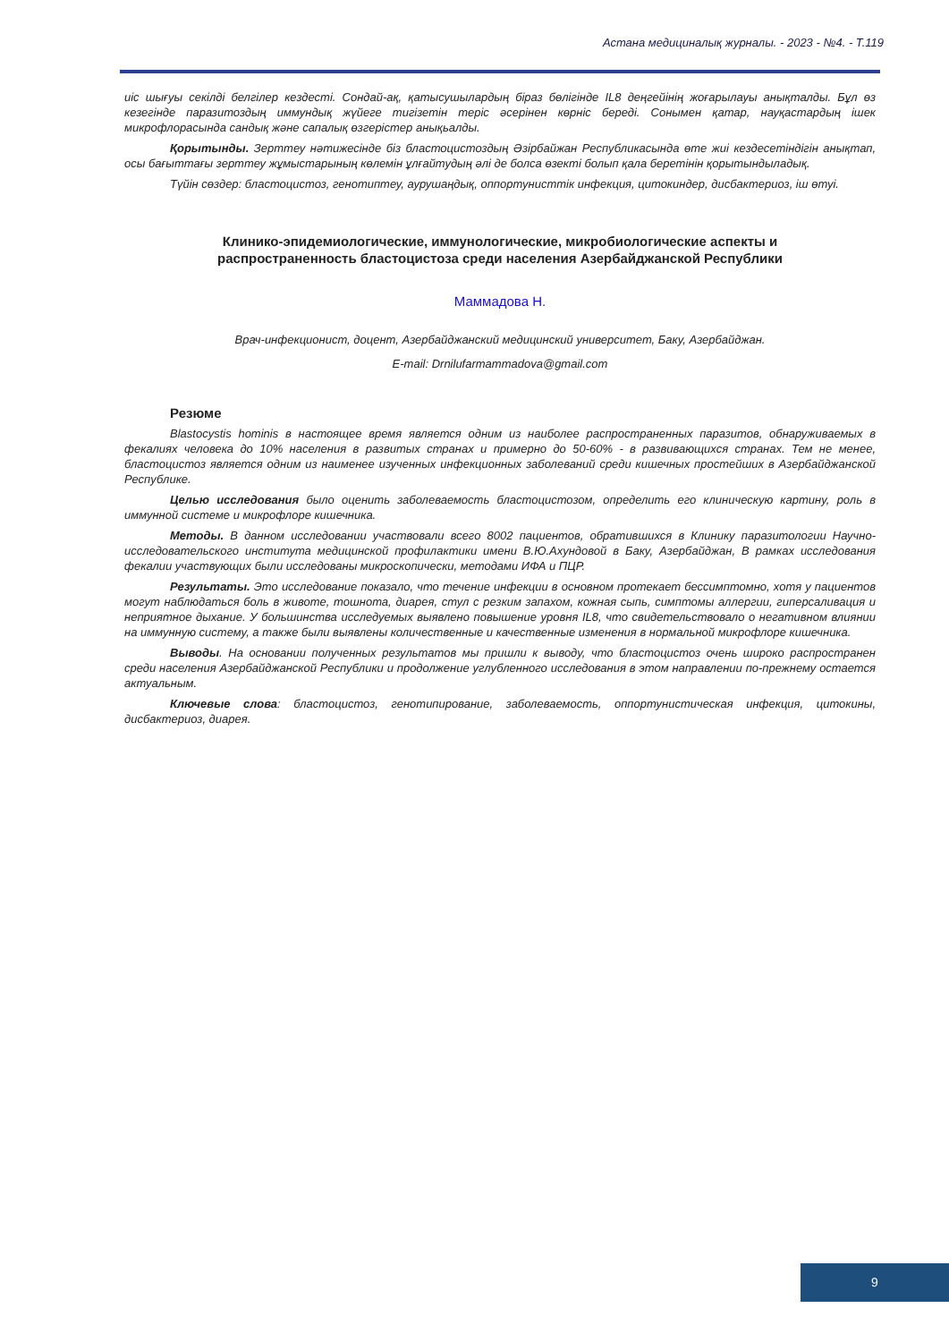Астана медициналық журналы. - 2023 - №4. - Т.119
иіс шығуы секілді белгілер кездесті. Сондай-ақ, қатысушылардың біраз бөлігінде IL8 деңгейінің жоғарылауы анықталды. Бұл өз кезегінде паразитоздың иммундық жүйеге тигізетін теріс әсерінен көрніс береді. Сонымен қатар, науқастардың ішек микрофлорасында сандық және сапалық өзгерістер анықьалды.
Қорытынды. Зерттеу нәтижесінде біз бластоцистоздың Әзірбайжан Республикасында өте жиі кездесетіндігін анықтап, осы бағыттағы зерттеу жұмыстарының көлемін ұлғайтудың әлі де болса өзекті болып қала беретінін қорытындыладық.
Түйін сөздер: бластоцистоз, генотиптеу, аурушаңдық, оппортунисттік инфекция, цитокиндер, дисбактериоз, іш өтуі.
Клинико-эпидемиологические, иммунологические, микробиологические аспекты и
распространенность бластоцистоза среди населения Азербайджанской Республики
Маммадова Н.
Врач-инфекционист, доцент, Азербайджанский медицинский университет, Баку, Азербайджан.
E-mail: Drnilufarmammadova@gmail.com
Резюме
Blastocystis hominis в настоящее время является одним из наиболее распространенных паразитов, обнаруживаемых в фекалиях человека до 10% населения в развитых странах и примерно до 50-60% - в развивающихся странах. Тем не менее, бластоцистоз является одним из наименее изученных инфекционных заболеваний среди кишечных простейших в Азербайджанской Республике.
Целью исследования было оценить заболеваемость бластоцистозом, определить его клиническую картину, роль в иммунной системе и микрофлоре кишечника.
Методы. В данном исследовании участвовали всего 8002 пациентов, обратившихся в Клинику паразитологии Научно-исследовательского института медицинской профилактики имени В.Ю.Ахундовой в Баку, Азербайджан, В рамках исследования фекалии участвующих были исследованы микроскопически, методами ИФА и ПЦР.
Результаты. Это исследование показало, что течение инфекции в основном протекает бессимптомно, хотя у пациентов могут наблюдаться боль в животе, тошнота, диарея, стул с резким запахом, кожная сыпь, симптомы аллергии, гиперсаливация и неприятное дыхание. У большинства исследуемых выявлено повышение уровня IL8, что свидетельствовало о негативном влиянии на иммунную систему, а также были выявлены количественные и качественные изменения в нормальной микрофлоре кишечника.
Выводы. На основании полученных результатов мы пришли к выводу, что бластоцистоз очень широко распространен среди населения Азербайджанской Республики и продолжение углубленного исследования в этом направлении по-прежнему остается актуальным.
Ключевые слова: бластоцистоз, генотипирование, заболеваемость, оппортунистическая инфекция, цитокины, дисбактериоз, диарея.
9